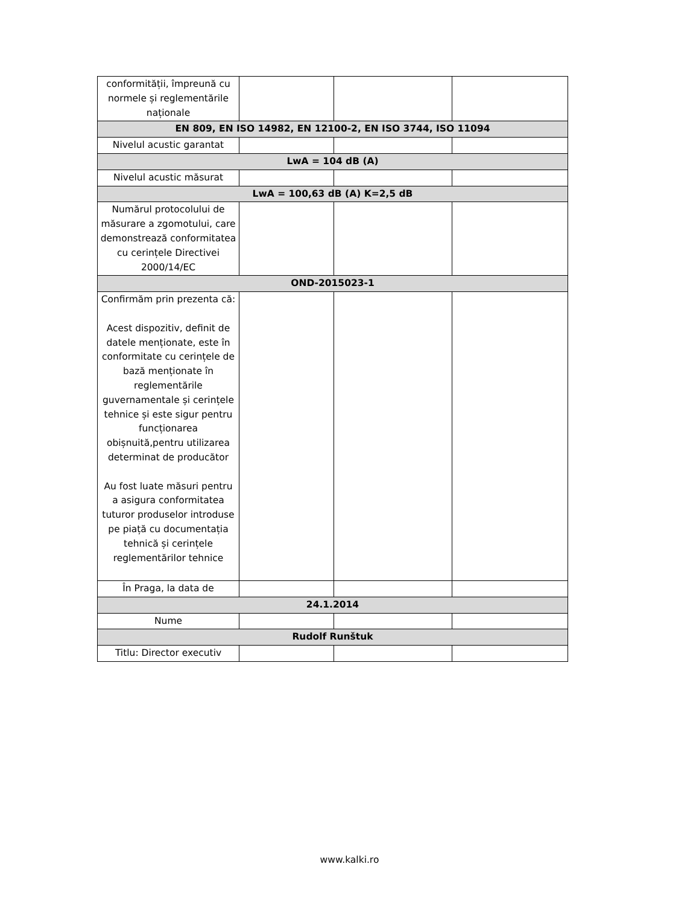| conformității, împreună cu normele și reglementările naționale | | | |
| EN 809, EN ISO 14982, EN 12100-2, EN ISO 3744, ISO 11094 | | | |
| Nivelul acustic garantat | | | |
| LwA = 104 dB (A) | | | |
| Nivelul acustic măsurat | | | |
| LwA = 100,63 dB (A) K=2,5 dB | | | |
| Numărul protocolului de măsurare a zgomotului, care demonstrează conformitatea cu cerințele Directivei 2000/14/EC | | | |
| OND-2015023-1 | | | |
| Confirmăm prin prezenta că: Acest dispozitiv, definit de datele menționate, este în conformitate cu cerințele de bază menționate în reglementările guvernamentale și cerințele tehnice și este sigur pentru funcționarea obișnuită,pentru utilizarea determinat de producător Au fost luate măsuri pentru a asigura conformitatea tuturor produselor introduse pe piață cu documentația tehnică și cerințele reglementărilor tehnice | | | |
| În Praga, la data de | | | |
| 24.1.2014 | | | |
| Nume | | | |
| Rudolf Runštuk | | | |
| Titlu: Director executiv | | | |
www.kalki.ro